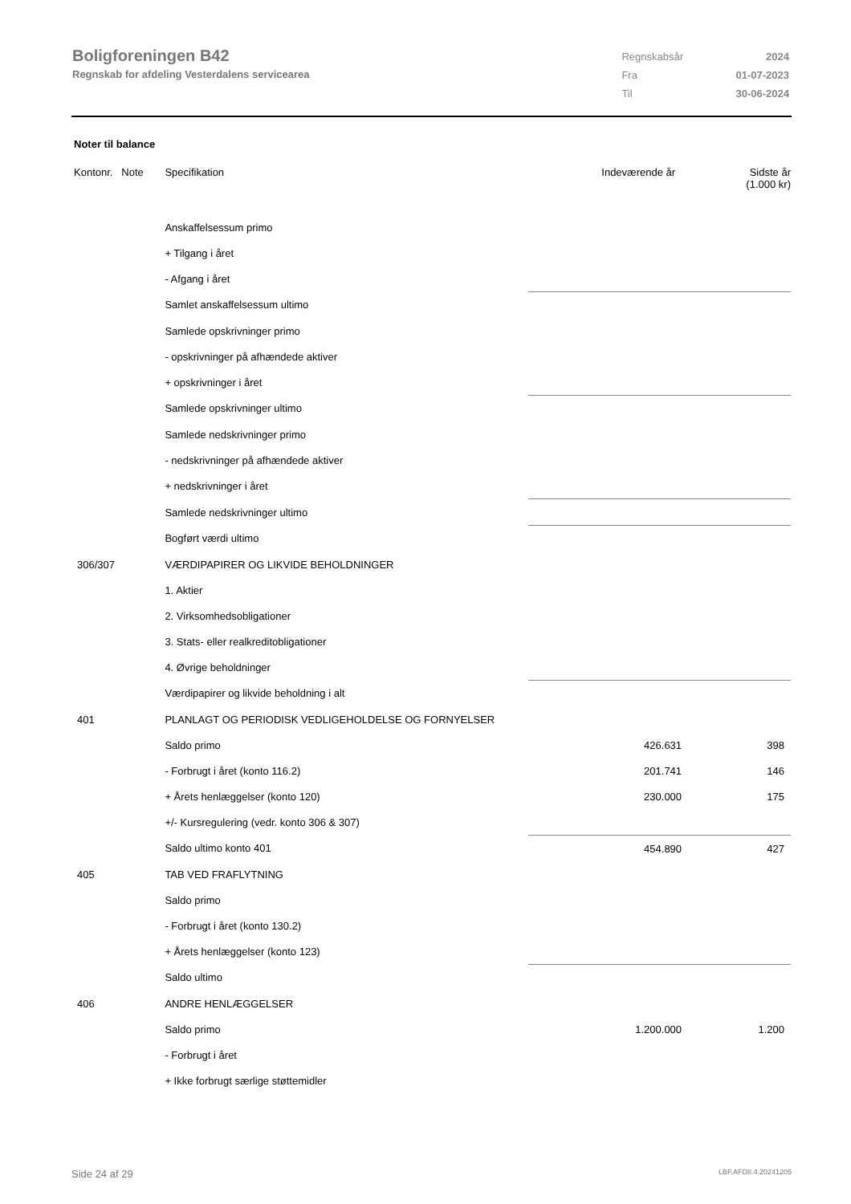Boligforeningen B42
Regnskab for afdeling Vesterdalens servicearea
| Regnskabsår | 2024 |
| Fra | 01-07-2023 |
| Til | 30-06-2024 |
Noter til balance
| Kontonr. Note | Specifikation | Indeværende år | Sidste år (1.000 kr) |
| --- | --- | --- | --- |
| | Anskaffelsessum primo | | |
| | + Tilgang i året | | |
| | - Afgang i året | | |
| | Samlet anskaffelsessum ultimo | | |
| | Samlede opskrivninger primo | | |
| | - opskrivninger på afhændede aktiver | | |
| | + opskrivninger i året | | |
| | Samlede opskrivninger ultimo | | |
| | Samlede nedskrivninger primo | | |
| | - nedskrivninger på afhændede aktiver | | |
| | + nedskrivninger i året | | |
| | Samlede nedskrivninger ultimo | | |
| | Bogført værdi ultimo | | |
| 306/307 | VÆRDIPAPIRER OG LIKVIDE BEHOLDNINGER | | |
| | 1. Aktier | | |
| | 2. Virksomhedsobligationer | | |
| | 3. Stats- eller realkreditobligationer | | |
| | 4. Øvrige beholdninger | | |
| | Værdipapirer og likvide beholdning i alt | | |
| 401 | PLANLAGT OG PERIODISK VEDLIGEHOLDELSE OG FORNYELSER | | |
| | Saldo primo | 426.631 | 398 |
| | - Forbrugt i året (konto 116.2) | 201.741 | 146 |
| | + Årets henlæggelser (konto 120) | 230.000 | 175 |
| | +/- Kursregulering (vedr. konto 306 & 307) | | |
| | Saldo ultimo konto 401 | 454.890 | 427 |
| 405 | TAB VED FRAFLYTNING | | |
| | Saldo primo | | |
| | - Forbrugt i året (konto 130.2) | | |
| | + Årets henlæggelser (konto 123) | | |
| | Saldo ultimo | | |
| 406 | ANDRE HENLÆGGELSER | | |
| | Saldo primo | 1.200.000 | 1.200 |
| | - Forbrugt i året | | |
| | + Ikke forbrugt særlige støttemidler | | |
Side 24 af 29 LBF.AFD8.4.20241205